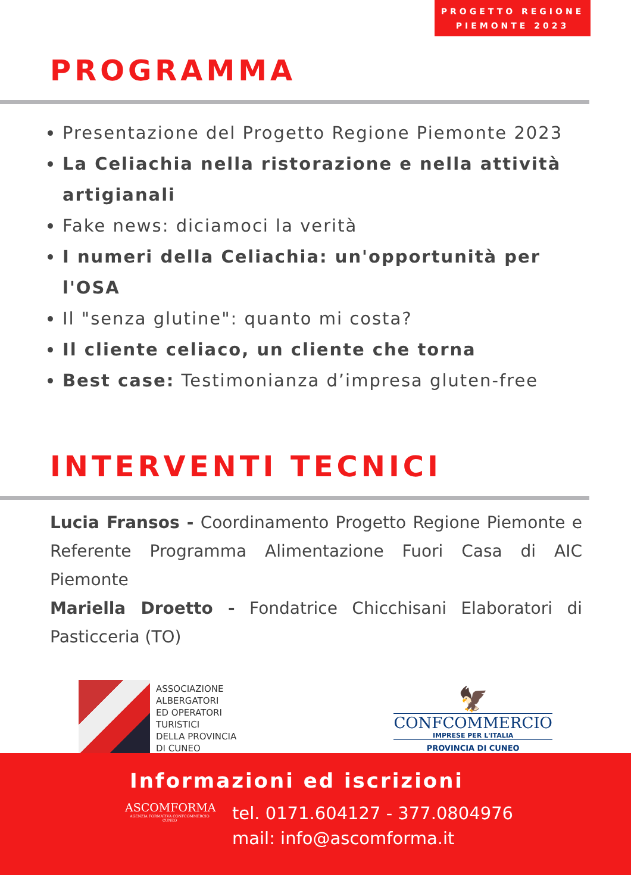PROGETTO REGIONE
PIEMONTE 2023
PROGRAMMA
Presentazione del Progetto Regione Piemonte 2023
La Celiachia nella ristorazione e nella attività artigianali
Fake news: diciamoci la verità
I numeri della Celiachia: un'opportunità per l'OSA
Il "senza glutine": quanto mi costa?
Il cliente celiaco, un cliente che torna
Best case: Testimonianza d’impresa gluten-free
INTERVENTI TECNICI
Lucia Fransos - Coordinamento Progetto Regione Piemonte e Referente Programma Alimentazione Fuori Casa di AIC Piemonte
Mariella Droetto - Fondatrice Chicchisani Elaboratori di Pasticceria (TO)
ASSOCIAZIONE
ALBERGATORI
ED OPERATORI
TURISTICI
DELLA PROVINCIA
DI CUNEO
🦅
CONFCOMMERCIO
IMPRESE PER L'ITALIA
PROVINCIA DI CUNEO
Informazioni ed iscrizioni
ASCOMFORMA
AGENZIA FORMATIVA CONFCOMMERCIO CUNEO
tel. 0171.604127 - 377.0804976
mail: info@ascomforma.it